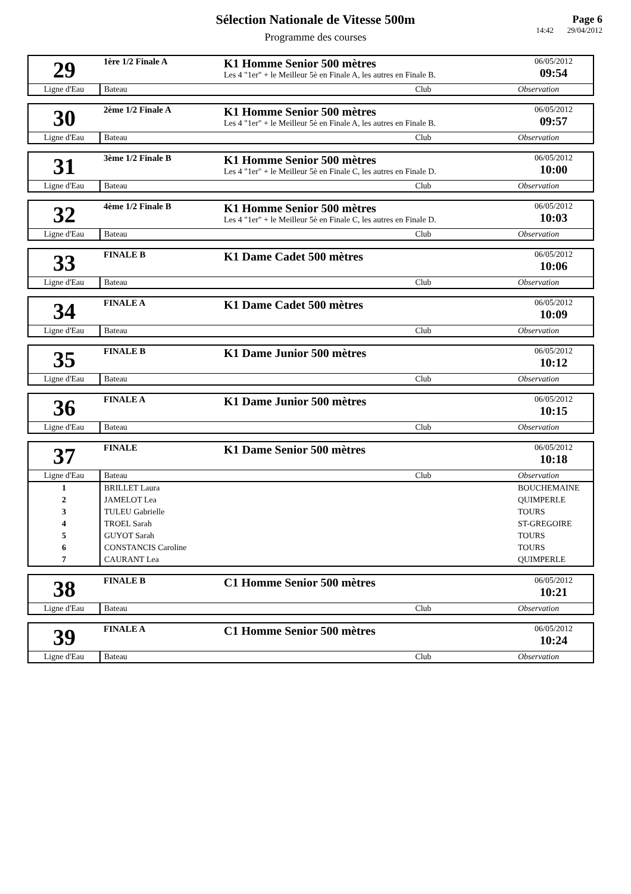Sélection Nationale de Vitesse 500m
Programme des courses
Page 6
14:42 29/04/2012
| 29 | 1ère 1/2 Finale A | K1 Homme Senior 500 mètres Les 4 "1er" + le Meilleur 5è en Finale A, les autres en Finale B. | 06/05/2012 09:54 |
| Ligne d'Eau | Bateau Club | | Observation |
| 30 | 2ème 1/2 Finale A | K1 Homme Senior 500 mètres Les 4 "1er" + le Meilleur 5è en Finale A, les autres en Finale B. | 06/05/2012 09:57 |
| Ligne d'Eau | Bateau Club | | Observation |
| 31 | 3ème 1/2 Finale B | K1 Homme Senior 500 mètres Les 4 "1er" + le Meilleur 5è en Finale C, les autres en Finale D. | 06/05/2012 10:00 |
| Ligne d'Eau | Bateau Club | | Observation |
| 32 | 4ème 1/2 Finale B | K1 Homme Senior 500 mètres Les 4 "1er" + le Meilleur 5è en Finale C, les autres en Finale D. | 06/05/2012 10:03 |
| Ligne d'Eau | Bateau Club | | Observation |
| 33 | FINALE B | K1 Dame Cadet 500 mètres | 06/05/2012 10:06 |
| Ligne d'Eau | Bateau Club | | Observation |
| 34 | FINALE A | K1 Dame Cadet 500 mètres | 06/05/2012 10:09 |
| Ligne d'Eau | Bateau Club | | Observation |
| 35 | FINALE B | K1 Dame Junior 500 mètres | 06/05/2012 10:12 |
| Ligne d'Eau | Bateau Club | | Observation |
| 36 | FINALE A | K1 Dame Junior 500 mètres | 06/05/2012 10:15 |
| Ligne d'Eau | Bateau Club | | Observation |
| 37 | FINALE | K1 Dame Senior 500 mètres | 06/05/2012 10:18 |
| Ligne d'Eau | Bateau Club | | Observation |
| 1 | BRILLET Laura | | BOUCHEMAINE |
| 2 | JAMELOT Lea | | QUIMPERLE |
| 3 | TULEU Gabrielle | | TOURS |
| 4 | TROEL Sarah | | ST-GREGOIRE |
| 5 | GUYOT Sarah | | TOURS |
| 6 | CONSTANCIS Caroline | | TOURS |
| 7 | CAURANT Lea | | QUIMPERLE |
| 38 | FINALE B | C1 Homme Senior 500 mètres | 06/05/2012 10:21 |
| Ligne d'Eau | Bateau Club | | Observation |
| 39 | FINALE A | C1 Homme Senior 500 mètres | 06/05/2012 10:24 |
| Ligne d'Eau | Bateau Club | | Observation |